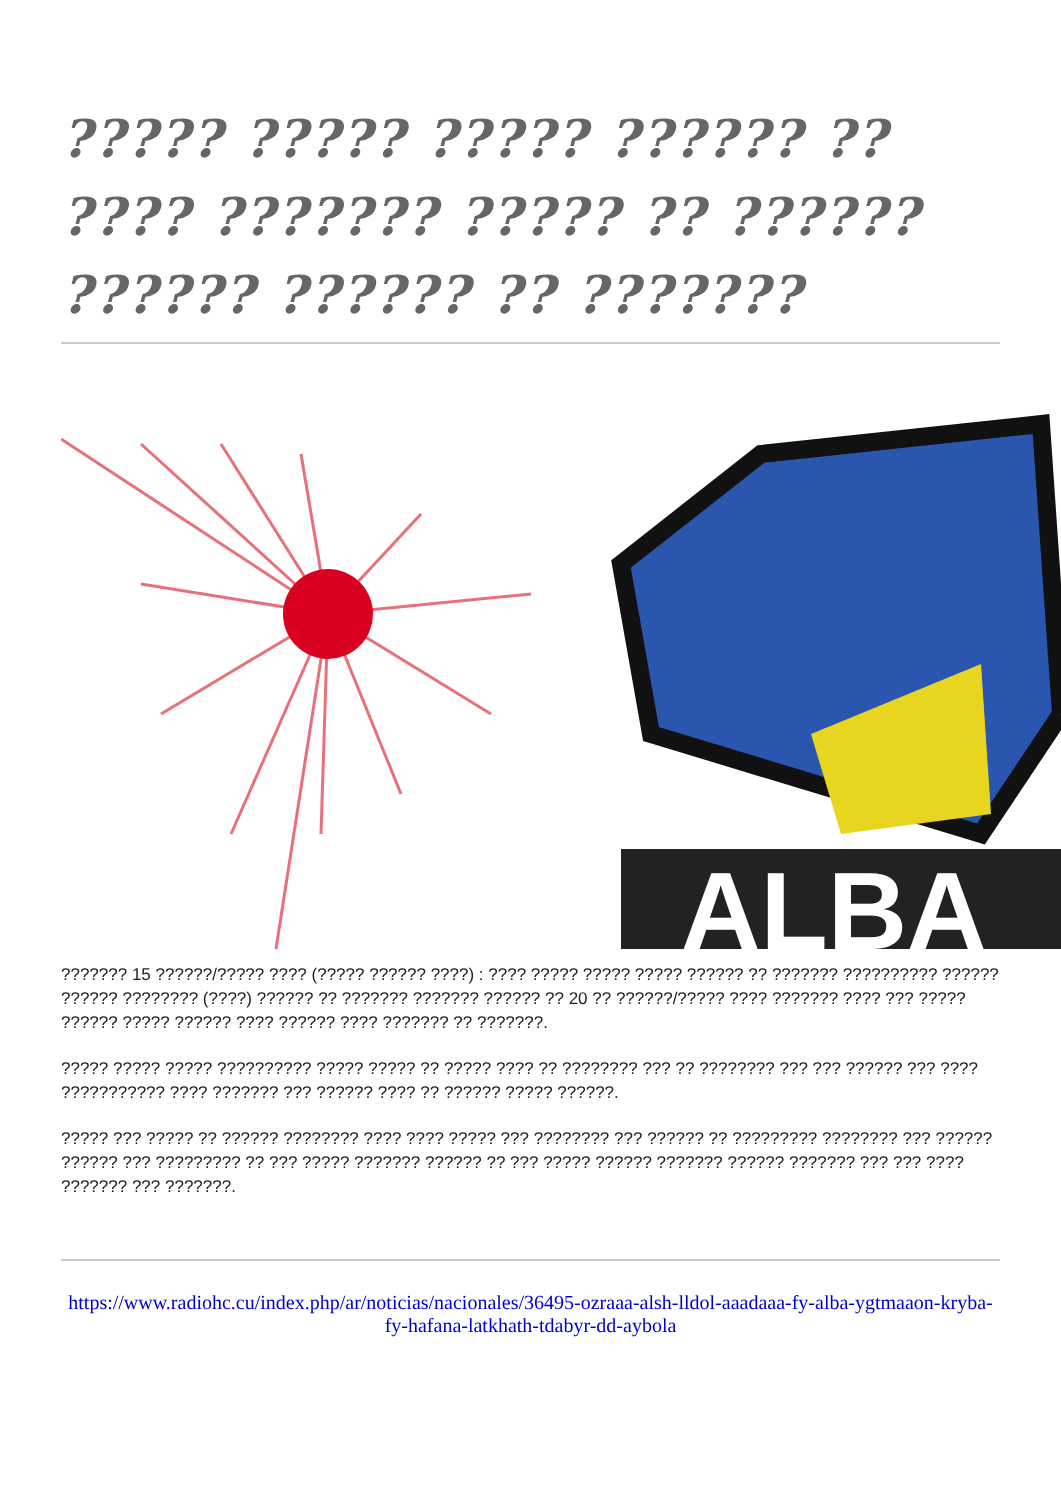????? ????? ????? ?????? ?? ???? ??????? ????? ?? ?????? ?????? ?????? ?? ???????
ALBA
??????? 15 ??????/????? ???? (????? ?????? ????) : ???? ????? ????? ????? ?????? ?? ??????? ?????????? ?????? ?????? ???????? (????) ?????? ?? ??????? ??????? ?????? ?? 20 ?? ??????/????? ???? ??????? ???? ??? ????? ?????? ????? ?????? ???? ?????? ???? ??????? ?? ???????.
????? ????? ????? ?????????? ????? ????? ?? ????? ???? ?? ???????? ??? ?? ???????? ??? ??? ?????? ??? ???? ??????????? ???? ??????? ??? ?????? ???? ?? ?????? ????? ??????.
????? ??? ????? ?? ?????? ???????? ???? ???? ????? ??? ???????? ??? ?????? ?? ????????? ???????? ??? ?????? ?????? ??? ????????? ?? ??? ????? ??????? ?????? ?? ??? ????? ?????? ??????? ?????? ??????? ??? ??? ???? ??????? ??? ???????.
https://www.radiohc.cu/index.php/ar/noticias/nacionales/36495-ozraaa-alsh-lldol-aaadaaa-fy-alba-ygtmaaon-kryba-fy-hafana-latkhath-tdabyr-dd-aybola